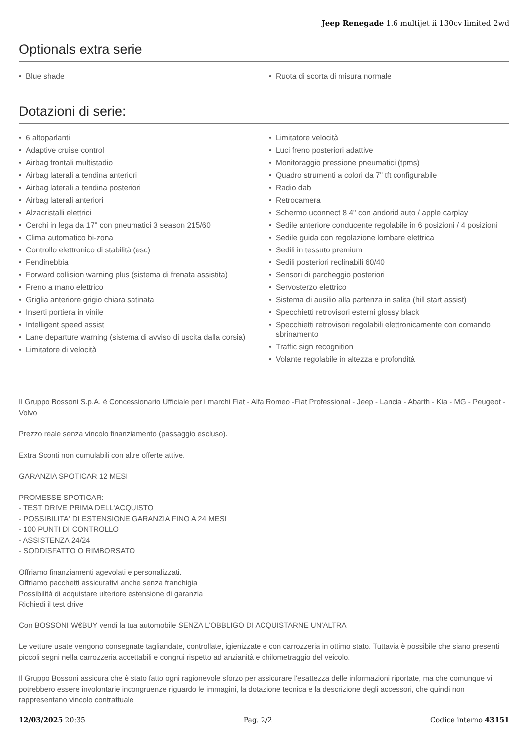Jeep Renegade 1.6 multijet ii 130cv limited 2wd
Optionals extra serie
• Blue shade
• Ruota di scorta di misura normale
Dotazioni di serie:
• 6 altoparlanti
• Adaptive cruise control
• Airbag frontali multistadio
• Airbag laterali a tendina anteriori
• Airbag laterali a tendina posteriori
• Airbag laterali anteriori
• Alzacristalli elettrici
• Cerchi in lega da 17" con pneumatici 3 season 215/60
• Clima automatico bi-zona
• Controllo elettronico di stabilità (esc)
• Fendinebbia
• Forward collision warning plus (sistema di frenata assistita)
• Freno a mano elettrico
• Griglia anteriore grigio chiara satinata
• Inserti portiera in vinile
• Intelligent speed assist
• Lane departure warning (sistema di avviso di uscita dalla corsia)
• Limitatore di velocità
• Limitatore velocità
• Luci freno posteriori adattive
• Monitoraggio pressione pneumatici (tpms)
• Quadro strumenti a colori da 7" tft configurabile
• Radio dab
• Retrocamera
• Schermo uconnect 8 4" con andorid auto / apple carplay
• Sedile anteriore conducente regolabile in 6 posizioni / 4 posizioni
• Sedile guida con regolazione lombare elettrica
• Sedili in tessuto premium
• Sedili posteriori reclinabili 60/40
• Sensori di parcheggio posteriori
• Servosterzo elettrico
• Sistema di ausilio alla partenza in salita (hill start assist)
• Specchietti retrovisori esterni glossy black
• Specchietti retrovisori regolabili elettronicamente con comando sbrinamento
• Traffic sign recognition
• Volante regolabile in altezza e profondità
Il Gruppo Bossoni S.p.A. è Concessionario Ufficiale per i marchi Fiat - Alfa Romeo -Fiat Professional - Jeep - Lancia - Abarth - Kia - MG - Peugeot - Volvo
Prezzo reale senza vincolo finanziamento (passaggio escluso).
Extra Sconti non cumulabili con altre offerte attive.
GARANZIA SPOTICAR 12 MESI
PROMESSE SPOTICAR:
- TEST DRIVE PRIMA DELL'ACQUISTO
- POSSIBILITA' DI ESTENSIONE GARANZIA FINO A 24 MESI
- 100 PUNTI DI CONTROLLO
- ASSISTENZA 24/24
- SODDISFATTO O RIMBORSATO
Offriamo finanziamenti agevolati e personalizzati.
Offriamo pacchetti assicurativi anche senza franchigia
Possibilità di acquistare ulteriore estensione di garanzia
Richiedi il test drive
Con BOSSONI W€BUY vendi la tua automobile SENZA L'OBBLIGO DI ACQUISTARNE UN'ALTRA
Le vetture usate vengono consegnate tagliandate, controllate, igienizzate e con carrozzeria in ottimo stato. Tuttavia è possibile che siano presenti piccoli segni nella carrozzeria accettabili e congrui rispetto ad anzianità e chilometraggio del veicolo.
Il Gruppo Bossoni assicura che è stato fatto ogni ragionevole sforzo per assicurare l'esattezza delle informazioni riportate, ma che comunque vi potrebbero essere involontarie incongruenze riguardo le immagini, la dotazione tecnica e la descrizione degli accessori, che quindi non rappresentano vincolo contrattuale
12/03/2025 20:35 Pag. 2/2 Codice interno 43151